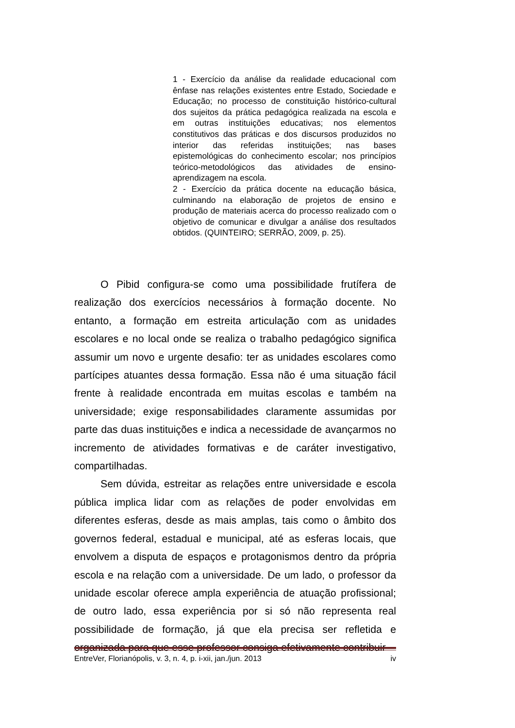1 - Exercício da análise da realidade educacional com ênfase nas relações existentes entre Estado, Sociedade e Educação; no processo de constituição histórico-cultural dos sujeitos da prática pedagógica realizada na escola e em outras instituições educativas; nos elementos constitutivos das práticas e dos discursos produzidos no interior das referidas instituições; nas bases epistemológicas do conhecimento escolar; nos princípios teórico-metodológicos das atividades de ensino-aprendizagem na escola.
2 - Exercício da prática docente na educação básica, culminando na elaboração de projetos de ensino e produção de materiais acerca do processo realizado com o objetivo de comunicar e divulgar a análise dos resultados obtidos. (QUINTEIRO; SERRÃO, 2009, p. 25).
O Pibid configura-se como uma possibilidade frutífera de realização dos exercícios necessários à formação docente. No entanto, a formação em estreita articulação com as unidades escolares e no local onde se realiza o trabalho pedagógico significa assumir um novo e urgente desafio: ter as unidades escolares como partícipes atuantes dessa formação. Essa não é uma situação fácil frente à realidade encontrada em muitas escolas e também na universidade; exige responsabilidades claramente assumidas por parte das duas instituições e indica a necessidade de avançarmos no incremento de atividades formativas e de caráter investigativo, compartilhadas.
Sem dúvida, estreitar as relações entre universidade e escola pública implica lidar com as relações de poder envolvidas em diferentes esferas, desde as mais amplas, tais como o âmbito dos governos federal, estadual e municipal, até as esferas locais, que envolvem a disputa de espaços e protagonismos dentro da própria escola e na relação com a universidade. De um lado, o professor da unidade escolar oferece ampla experiência de atuação profissional; de outro lado, essa experiência por si só não representa real possibilidade de formação, já que ela precisa ser refletida e organizada para que esse professor consiga efetivamente contribuir
EntreVer, Florianópolis, v. 3, n. 4, p. i-xii, jan./jun. 2013 iv